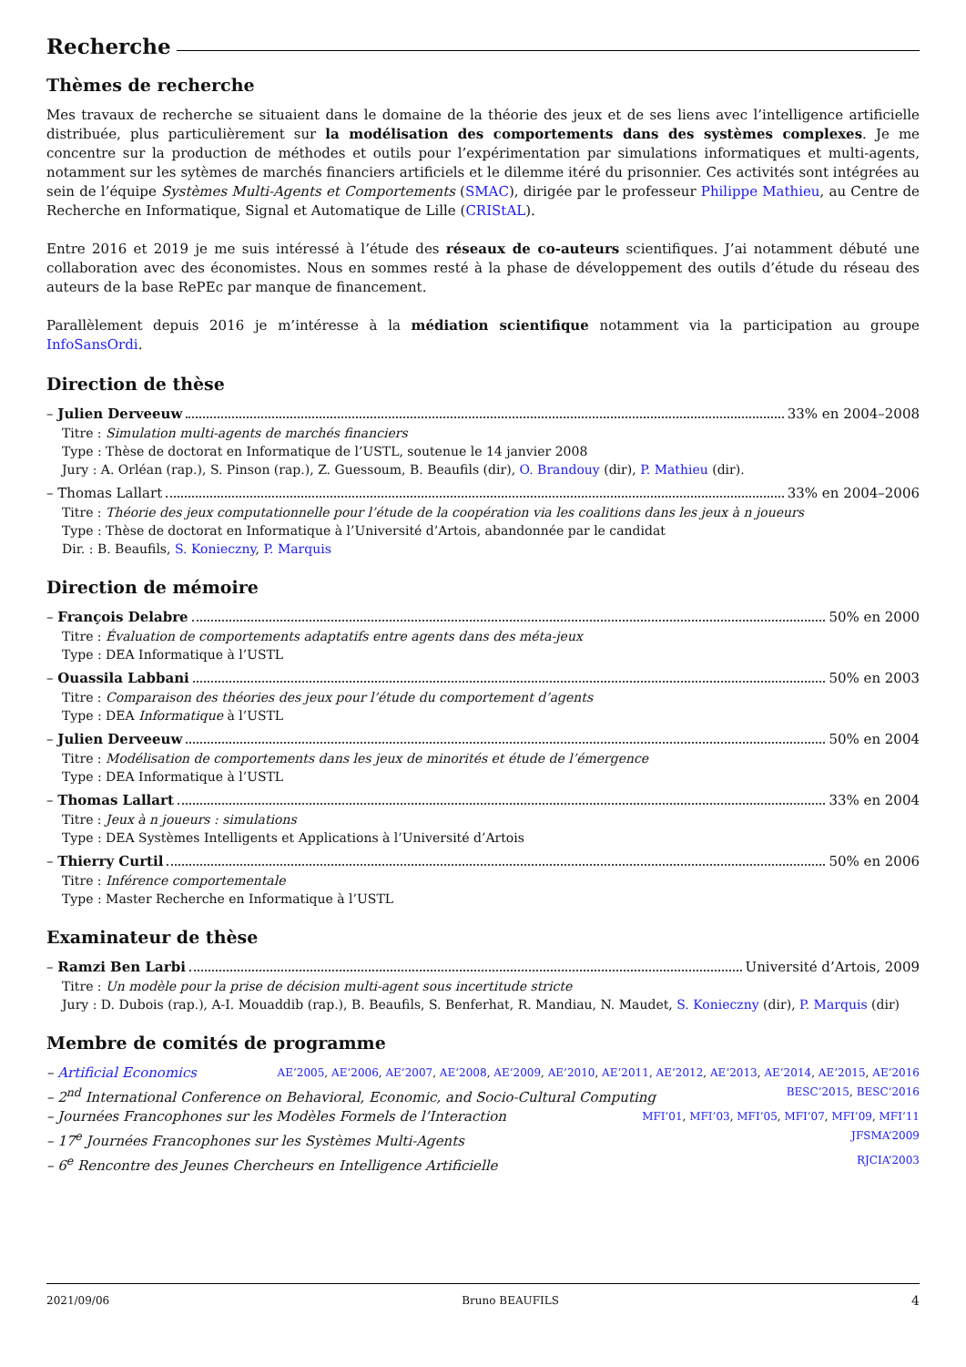Recherche
Thèmes de recherche
Mes travaux de recherche se situaient dans le domaine de la théorie des jeux et de ses liens avec l’intelligence artificielle distribuée, plus particulièrement sur la modélisation des comportements dans des systèmes complexes. Je me concentre sur la production de méthodes et outils pour l’expérimentation par simulations informatiques et multi-agents, notamment sur les sytèmes de marchés financiers artificiels et le dilemme itéré du prisonnier. Ces activités sont intégrées au sein de l’équipe Systèmes Multi-Agents et Comportements (SMAC), dirigée par le professeur Philippe Mathieu, au Centre de Recherche en Informatique, Signal et Automatique de Lille (CRIStAL).
Entre 2016 et 2019 je me suis intéressé à l’étude des réseaux de co-auteurs scientifiques. J’ai notamment débuté une collaboration avec des économistes. Nous en sommes resté à la phase de développement des outils d’étude du réseau des auteurs de la base RePEc par manque de financement.
Parallèlement depuis 2016 je m’intéresse à la médiation scientifique notamment via la participation au groupe InfoSansOrdi.
Direction de thèse
– Julien Derveeuw 33% en 2004–2008
Titre : Simulation multi-agents de marchés financiers
Type : Thèse de doctorat en Informatique de l’USTL, soutenue le 14 janvier 2008
Jury : A. Orléan (rap.), S. Pinson (rap.), Z. Guessoum, B. Beaufils (dir), O. Brandouy (dir), P. Mathieu (dir).
– Thomas Lallart 33% en 2004–2006
Titre : Théorie des jeux computationnelle pour l’étude de la coopération via les coalitions dans les jeux à n joueurs
Type : Thèse de doctorat en Informatique à l’Université d’Artois, abandonnée par le candidat
Dir. : B. Beaufils, S. Konieczny, P. Marquis
Direction de mémoire
– François Delabre 50% en 2000
Titre : Évaluation de comportements adaptatifs entre agents dans des méta-jeux
Type : DEA Informatique à l’USTL
– Ouassila Labbani 50% en 2003
Titre : Comparaison des théories des jeux pour l’étude du comportement d’agents
Type : DEA Informatique à l’USTL
– Julien Derveeuw 50% en 2004
Titre : Modélisation de comportements dans les jeux de minorités et étude de l’émergence
Type : DEA Informatique à l’USTL
– Thomas Lallart 33% en 2004
Titre : Jeux à n joueurs : simulations
Type : DEA Systèmes Intelligents et Applications à l’Université d’Artois
– Thierry Curtil 50% en 2006
Titre : Inférence comportementale
Type : Master Recherche en Informatique à l’USTL
Examinateur de thèse
– Ramzi Ben Larbi Université d’Artois, 2009
Titre : Un modèle pour la prise de décision multi-agent sous incertitude stricte
Jury : D. Dubois (rap.), A-I. Mouaddib (rap.), B. Beaufils, S. Benferhat, R. Mandiau, N. Maudet, S. Konieczny (dir), P. Marquis (dir)
Membre de comités de programme
– Artificial Economics AE’2005, AE’2006, AE’2007, AE’2008, AE’2009, AE’2010, AE’2011, AE’2012, AE’2013, AE’2014, AE’2015, AE’2016
– 2<sup>nd</sup> International Conference on Behavioral, Economic, and Socio-Cultural Computing BESC’2015, BESC’2016
– Journées Francophones sur les Modèles Formels de l’Interaction MFI’01, MFI’03, MFI’05, MFI’07, MFI’09, MFI’11
– 17<sup>e</sup> Journées Francophones sur les Systèmes Multi-Agents JFSMA’2009
– 6<sup>e</sup> Rencontre des Jeunes Chercheurs en Intelligence Artificielle RJCIA’2003
2021/09/06 Bruno BEAUFILS 4